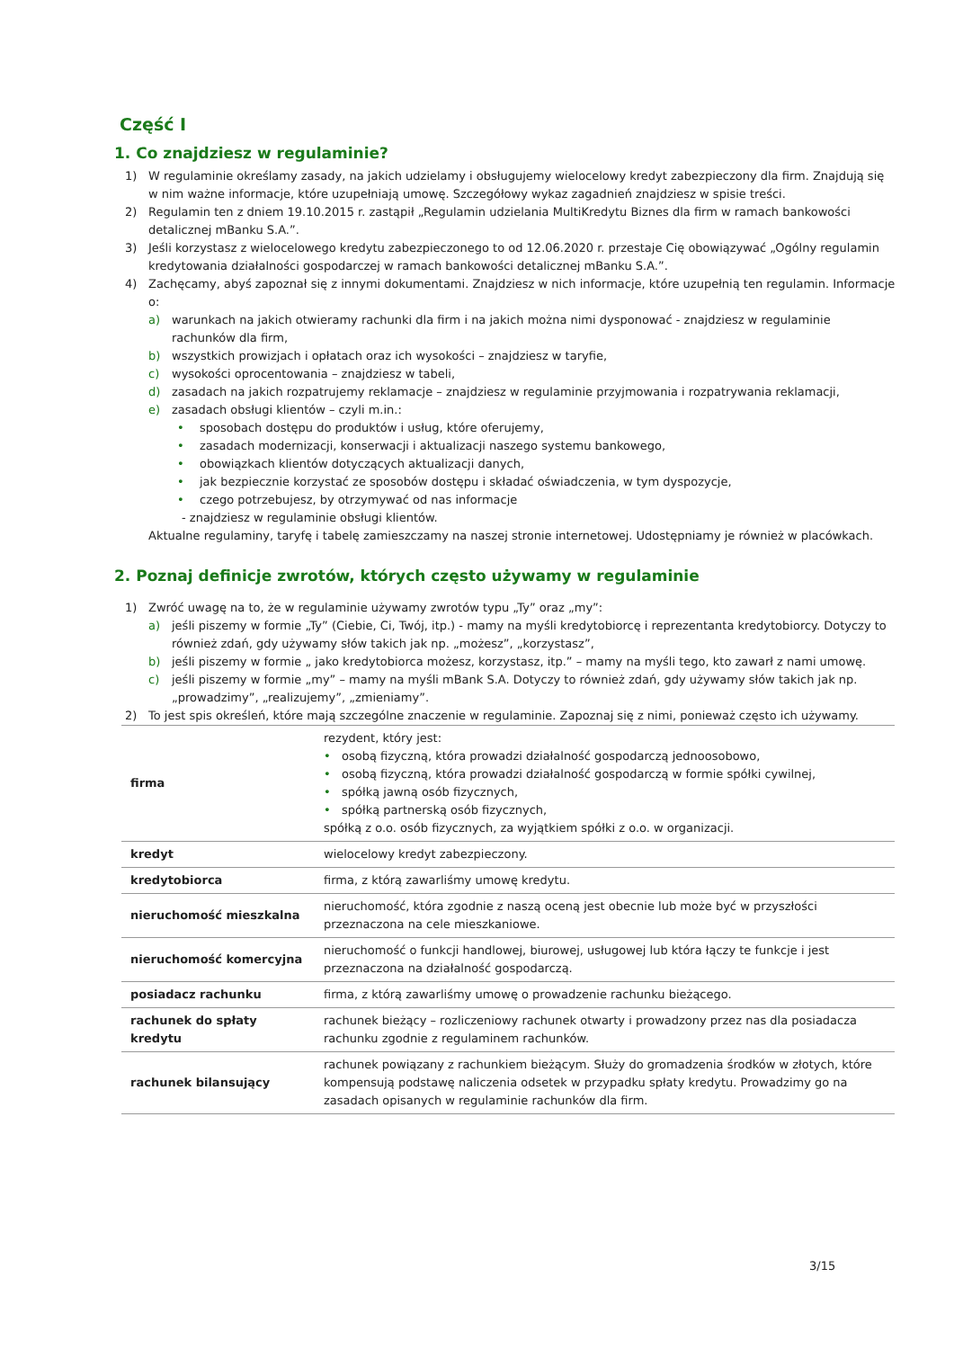Część I
1. Co znajdziesz w regulaminie?
1) W regulaminie określamy zasady, na jakich udzielamy i obsługujemy wielocelowy kredyt zabezpieczony dla firm. Znajdują się w nim ważne informacje, które uzupełniają umowę. Szczegółowy wykaz zagadnień znajdziesz w spisie treści.
2) Regulamin ten z dniem 19.10.2015 r. zastąpił „Regulamin udzielania MultiKredytu Biznes dla firm w ramach bankowości detalicznej mBanku S.A.”.
3) Jeśli korzystasz z wielocelowego kredytu zabezpieczonego to od 12.06.2020 r. przestaje Cię obowiązywać „Ogólny regulamin kredytowania działalności gospodarczej w ramach bankowości detalicznej mBanku S.A.”.
4) Zachęcamy, abyś zapoznał się z innymi dokumentami. Znajdziesz w nich informacje, które uzupełnią ten regulamin. Informacje o:
a) warunkach na jakich otwieramy rachunki dla firm i na jakich można nimi dysponować - znajdziesz w regulaminie rachunków dla firm,
b) wszystkich prowizjach i opłatach oraz ich wysokości – znajdziesz w taryfie,
c) wysokości oprocentowania – znajdziesz w tabeli,
d) zasadach na jakich rozpatrujemy reklamacje – znajdziesz w regulaminie przyjmowania i rozpatrywania reklamacji,
e) zasadach obsługi klientów – czyli m.in.:
• sposobach dostępu do produktów i usług, które oferujemy,
• zasadach modernizacji, konserwacji i aktualizacji naszego systemu bankowego,
• obowiązkach klientów dotyczących aktualizacji danych,
• jak bezpiecznie korzystać ze sposobów dostępu i składać oświadczenia, w tym dyspozycje,
• czego potrzebujesz, by otrzymywać od nas informacje
- znajdziesz w regulaminie obsługi klientów.
Aktualne regulaminy, taryfę i tabelę zamieszczamy na naszej stronie internetowej. Udostępniamy je również w placówkach.
2. Poznaj definicje zwrotów, których często używamy w regulaminie
1) Zwróć uwagę na to, że w regulaminie używamy zwrotów typu „Ty” oraz „my”:
a) jeśli piszemy w formie „Ty” (Ciebie, Ci, Twój, itp.) - mamy na myśli kredytobiorcę i reprezentanta kredytobiorcy. Dotyczy to również zdań, gdy używamy słów takich jak np. „możesz”, „korzystasz”,
b) jeśli piszemy w formie „ jako kredytobiorca możesz, korzystasz, itp.” – mamy na myśli tego, kto zawarł z nami umowę.
c) jeśli piszemy w formie „my” – mamy na myśli mBank S.A. Dotyczy to również zdań, gdy używamy słów takich jak np. „prowadzimy”, „realizujemy”, „zmieniamy”.
2) To jest spis określeń, które mają szczególne znaczenie w regulaminie. Zapoznaj się z nimi, ponieważ często ich używamy.
| firma | rezydent, który jest: • osobą fizyczną, która prowadzi działalność gospodarczą jednoosobowo, • osobą fizyczną, która prowadzi działalność gospodarczą w formie spółki cywilnej, • spółką jawną osób fizycznych, • spółką partnerską osób fizycznych, spółką z o.o. osób fizycznych, za wyjątkiem spółki z o.o. w organizacji. |
| kredyt | wielocelowy kredyt zabezpieczony. |
| kredytobiorca | firma, z którą zawarliśmy umowę kredytu. |
| nieruchomość mieszkalna | nieruchomość, która zgodnie z naszą oceną jest obecnie lub może być w przyszłości przeznaczona na cele mieszkaniowe. |
| nieruchomość komercyjna | nieruchomość o funkcji handlowej, biurowej, usługowej lub która łączy te funkcje i jest przeznaczona na działalność gospodarczą. |
| posiadacz rachunku | firma, z którą zawarliśmy umowę o prowadzenie rachunku bieżącego. |
| rachunek do spłaty kredytu | rachunek bieżący – rozliczeniowy rachunek otwarty i prowadzony przez nas dla posiadacza rachunku zgodnie z regulaminem rachunków. |
| rachunek bilansujący | rachunek powiązany z rachunkiem bieżącym. Służy do gromadzenia środków w złotych, które kompensują podstawę naliczenia odsetek w przypadku spłaty kredytu. Prowadzimy go na zasadach opisanych w regulaminie rachunków dla firm. |
3/15